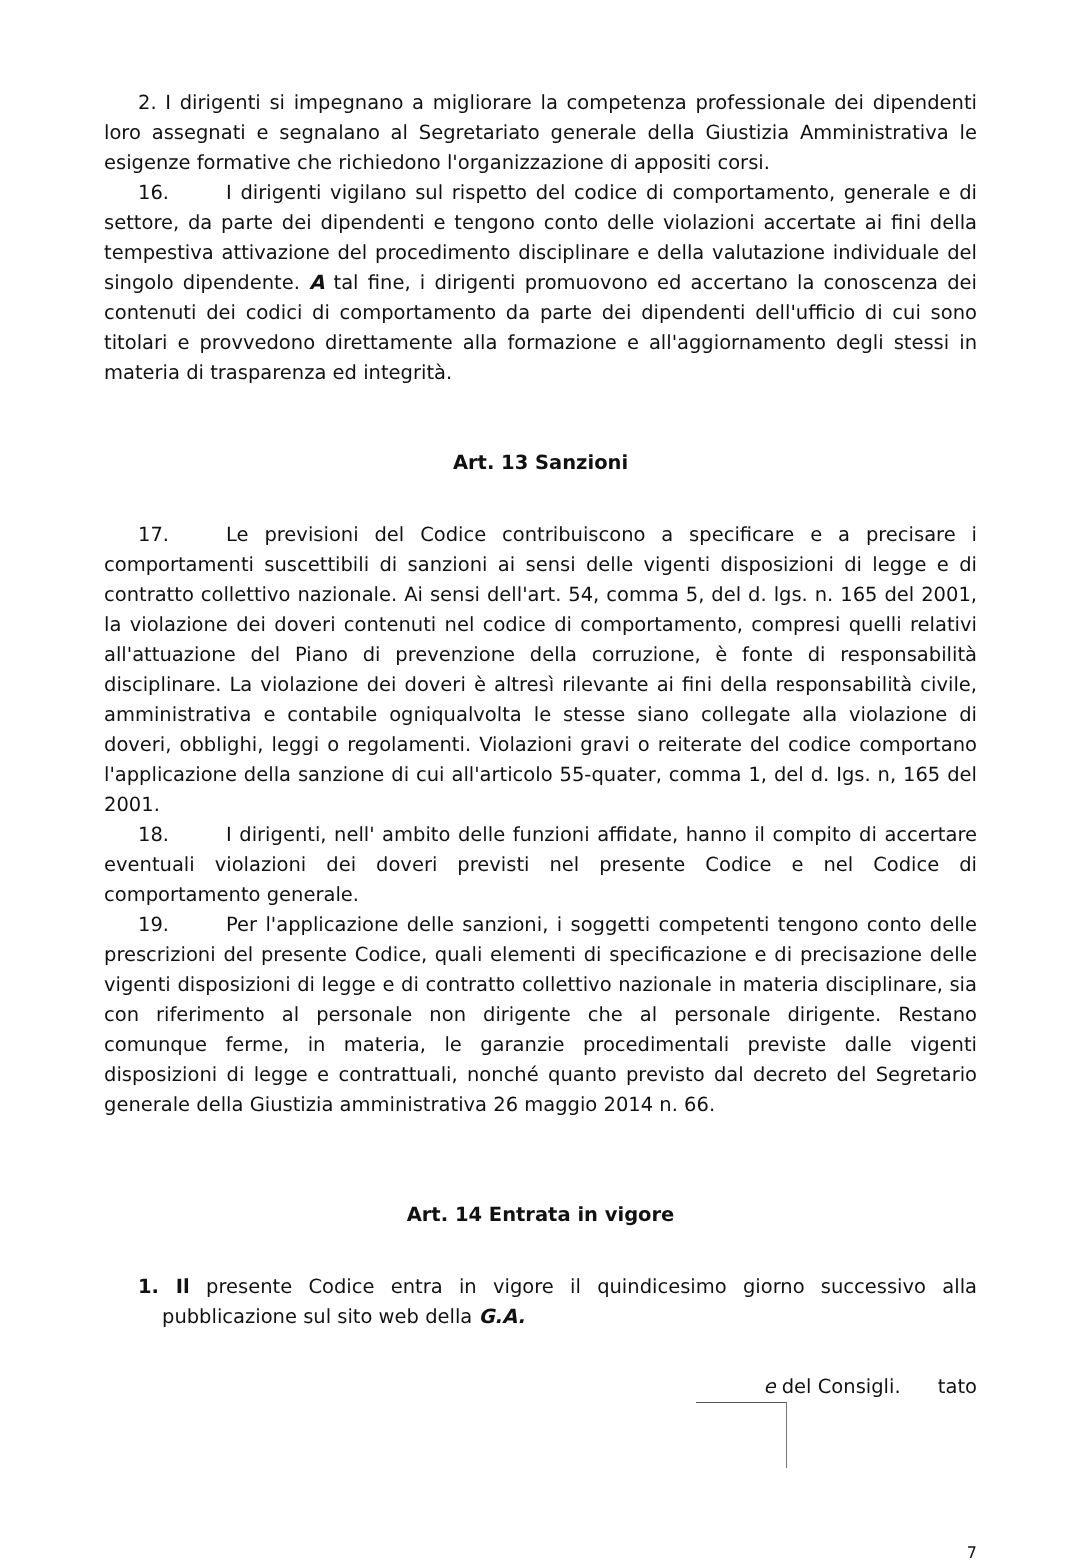2. I dirigenti si impegnano a migliorare la competenza professionale dei dipendenti loro assegnati e segnalano al Segretariato generale della Giustizia Amministrativa le esigenze formative che richiedono l'organizzazione di appositi corsi.
16. I dirigenti vigilano sul rispetto del codice di comportamento, generale e di settore, da parte dei dipendenti e tengono conto delle violazioni accertate ai fini della tempestiva attivazione del procedimento disciplinare e della valutazione individuale del singolo dipendente. A tal fine, i dirigenti promuovono ed accertano la conoscenza dei contenuti dei codici di comportamento da parte dei dipendenti dell'ufficio di cui sono titolari e provvedono direttamente alla formazione e all'aggiornamento degli stessi in materia di trasparenza ed integrità.
Art. 13 Sanzioni
17. Le previsioni del Codice contribuiscono a specificare e a precisare i comportamenti suscettibili di sanzioni ai sensi delle vigenti disposizioni di legge e di contratto collettivo nazionale. Ai sensi dell'art. 54, comma 5, del d. lgs. n. 165 del 2001, la violazione dei doveri contenuti nel codice di comportamento, compresi quelli relativi all'attuazione del Piano di prevenzione della corruzione, è fonte di responsabilità disciplinare. La violazione dei doveri è altresì rilevante ai fini della responsabilità civile, amministrativa e contabile ogniqualvolta le stesse siano collegate alla violazione di doveri, obblighi, leggi o regolamenti. Violazioni gravi o reiterate del codice comportano l'applicazione della sanzione di cui all'articolo 55-quater, comma 1, del d. Igs. n, 165 del 2001.
18. I dirigenti, nell' ambito delle funzioni affidate, hanno il compito di accertare eventuali violazioni dei doveri previsti nel presente Codice e nel Codice di comportamento generale.
19. Per l'applicazione delle sanzioni, i soggetti competenti tengono conto delle prescrizioni del presente Codice, quali elementi di specificazione e di precisazione delle vigenti disposizioni di legge e di contratto collettivo nazionale in materia disciplinare, sia con riferimento al personale non dirigente che al personale dirigente. Restano comunque ferme, in materia, le garanzie procedimentali previste dalle vigenti disposizioni di legge e contrattuali, nonché quanto previsto dal decreto del Segretario generale della Giustizia amministrativa 26 maggio 2014 n. 66.
Art. 14 Entrata in vigore
1. Il presente Codice entra in vigore il quindicesimo giorno successivo alla pubblicazione sul sito web della G.A.
e del Consigli. tato
7